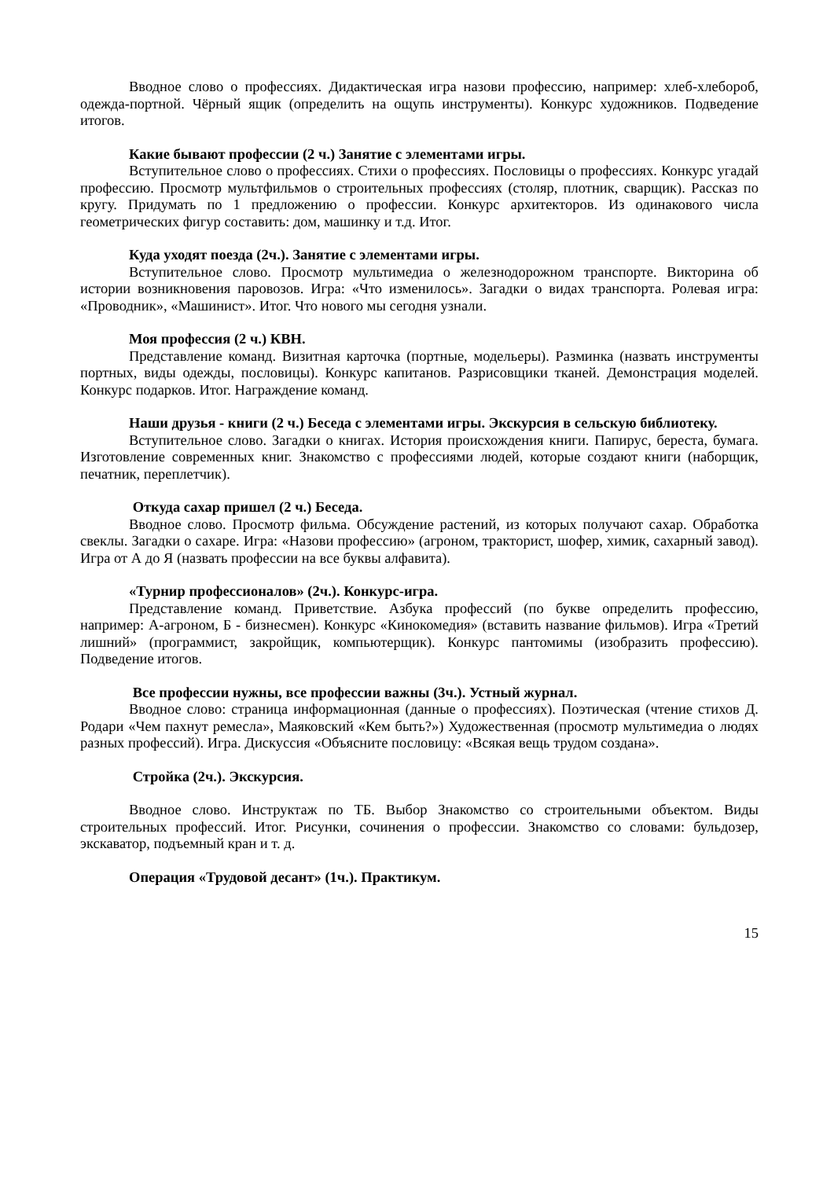Вводное слово о профессиях. Дидактическая игра назови профессию, например: хлеб-хлебороб, одежда-портной. Чёрный ящик (определить на ощупь инструменты). Конкурс художников. Подведение итогов.
Какие бывают профессии (2 ч.) Занятие с элементами игры.
Вступительное слово о профессиях. Стихи о профессиях. Пословицы о профессиях. Конкурс угадай профессию. Просмотр мультфильмов о строительных профессиях (столяр, плотник, сварщик). Рассказ по кругу. Придумать по 1 предложению о профессии. Конкурс архитекторов. Из одинакового числа геометрических фигур составить: дом, машинку и т.д. Итог.
Куда уходят поезда (2ч.). Занятие с элементами игры.
Вступительное слово. Просмотр мультимедиа о железнодорожном транспорте. Викторина об истории возникновения паровозов. Игра: «Что изменилось». Загадки о видах транспорта. Ролевая игра: «Проводник», «Машинист». Итог. Что нового мы сегодня узнали.
Моя профессия (2 ч.) КВН.
Представление команд. Визитная карточка (портные, модельеры). Разминка (назвать инструменты портных, виды одежды, пословицы). Конкурс капитанов. Разрисовщики тканей. Демонстрация моделей. Конкурс подарков. Итог. Награждение команд.
Наши друзья - книги (2 ч.) Беседа с элементами игры. Экскурсия в сельскую библиотеку.
Вступительное слово. Загадки о книгах. История происхождения книги. Папирус, береста, бумага. Изготовление современных книг. Знакомство с профессиями людей, которые создают книги (наборщик, печатник, переплетчик).
Откуда сахар пришел (2 ч.) Беседа.
Вводное слово. Просмотр фильма. Обсуждение растений, из которых получают сахар. Обработка свеклы. Загадки о сахаре. Игра: «Назови профессию» (агроном, тракторист, шофер, химик, сахарный завод). Игра от А до Я (назвать профессии на все буквы алфавита).
«Турнир профессионалов» (2ч.). Конкурс-игра.
Представление команд. Приветствие. Азбука профессий (по букве определить профессию, например: А-агроном, Б - бизнесмен). Конкурс «Кинокомедия» (вставить название фильмов). Игра «Третий лишний» (программист, закройщик, компьютерщик). Конкурс пантомимы (изобразить профессию). Подведение итогов.
Все профессии нужны, все профессии важны (3ч.). Устный журнал.
Вводное слово: страница информационная (данные о профессиях). Поэтическая (чтение стихов Д. Родари «Чем пахнут ремесла», Маяковский «Кем быть?») Художественная (просмотр мультимедиа о людях разных профессий). Игра. Дискуссия «Объясните пословицу: «Всякая вещь трудом создана».
Стройка (2ч.). Экскурсия.
Вводное слово. Инструктаж по ТБ. Выбор Знакомство со строительными объектом. Виды строительных профессий. Итог. Рисунки, сочинения о профессии. Знакомство со словами: бульдозер, экскаватор, подъемный кран и т. д.
Операция «Трудовой десант» (1ч.). Практикум.
15